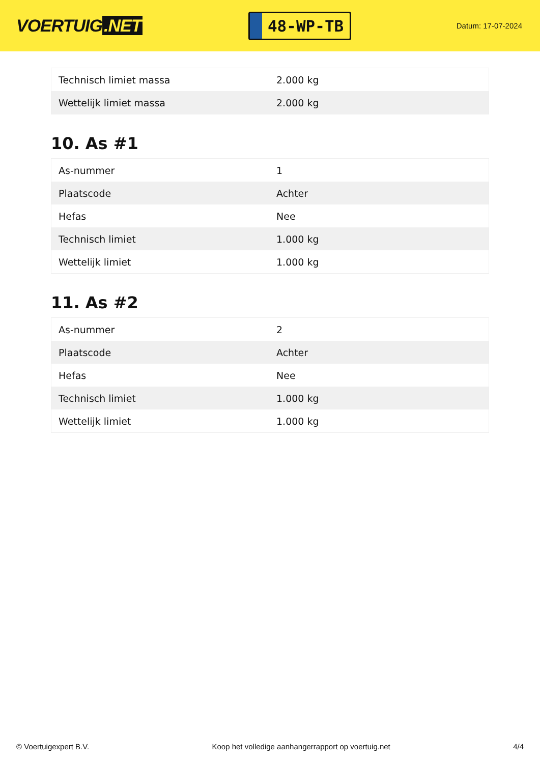VOERTUIG.NET
48-WP-TB
Datum: 17-07-2024
| Technisch limiet massa | 2.000 kg |
| Wettelijk limiet massa | 2.000 kg |
10. As #1
| As-nummer | 1 |
| Plaatscode | Achter |
| Hefas | Nee |
| Technisch limiet | 1.000 kg |
| Wettelijk limiet | 1.000 kg |
11. As #2
| As-nummer | 2 |
| Plaatscode | Achter |
| Hefas | Nee |
| Technisch limiet | 1.000 kg |
| Wettelijk limiet | 1.000 kg |
© Voertuigexpert B.V. Koop het volledige aanhangerrapport op voertuig.net 4/4